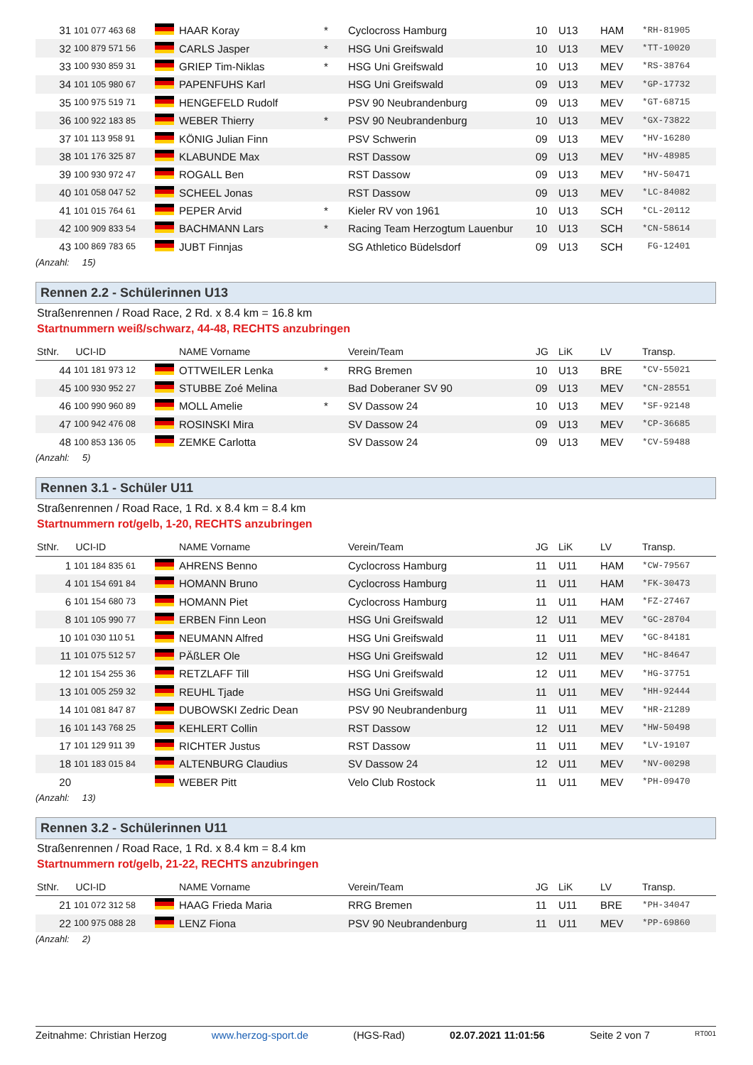| 31 | 101 077 463 68 | | HAAR Koray | * | Cyclocross Hamburg | 10 | U13 | HAM | *RH-81905 |
| 32 | 100 879 571 56 | | CARLS Jasper | * | HSG Uni Greifswald | 10 | U13 | MEV | *TT-10020 |
| 33 | 100 930 859 31 | | GRIEP Tim-Niklas | * | HSG Uni Greifswald | 10 | U13 | MEV | *RS-38764 |
| 34 | 101 105 980 67 | | PAPENFUHS Karl | | HSG Uni Greifswald | 09 | U13 | MEV | *GP-17732 |
| 35 | 100 975 519 71 | | HENGEFELD Rudolf | | PSV 90 Neubrandenburg | 09 | U13 | MEV | *GT-68715 |
| 36 | 100 922 183 85 | | WEBER Thierry | * | PSV 90 Neubrandenburg | 10 | U13 | MEV | *GX-73822 |
| 37 | 101 113 958 91 | | KÖNIG Julian Finn | | PSV Schwerin | 09 | U13 | MEV | *HV-16280 |
| 38 | 101 176 325 87 | | KLABUNDE Max | | RST Dassow | 09 | U13 | MEV | *HV-48985 |
| 39 | 100 930 972 47 | | ROGALL Ben | | RST Dassow | 09 | U13 | MEV | *HV-50471 |
| 40 | 101 058 047 52 | | SCHEEL Jonas | | RST Dassow | 09 | U13 | MEV | *LC-84082 |
| 41 | 101 015 764 61 | | PEPER Arvid | * | Kieler RV von 1961 | 10 | U13 | SCH | *CL-20112 |
| 42 | 100 909 833 54 | | BACHMANN Lars | * | Racing Team Herzogtum Lauenbur | 10 | U13 | SCH | *CN-58614 |
| 43 | 100 869 783 65 | | JUBT Finnjas | | SG Athletico Büdelsdorf | 09 | U13 | SCH | FG-12401 |
(Anzahl: 15)
Rennen 2.2 - Schülerinnen U13
Straßenrennen / Road Race, 2 Rd. x 8.4 km = 16.8 km
Startnummern weiß/schwarz, 44-48, RECHTS anzubringen
| StNr. UCI-ID | | | NAME Vorname | | Verein/Team | JG | LiK | LV | Transp. |
| --- | --- | --- | --- | --- | --- | --- | --- | --- | --- |
| 44 | 101 181 973 12 | | OTTWEILER Lenka | * | RRG Bremen | 10 | U13 | BRE | *CV-55021 |
| 45 | 100 930 952 27 | | STUBBE Zoé Melina | | Bad Doberaner SV 90 | 09 | U13 | MEV | *CN-28551 |
| 46 | 100 990 960 89 | | MOLL Amelie | * | SV Dassow 24 | 10 | U13 | MEV | *SF-92148 |
| 47 | 100 942 476 08 | | ROSINSKI Mira | | SV Dassow 24 | 09 | U13 | MEV | *CP-36685 |
| 48 | 100 853 136 05 | | ZEMKE Carlotta | | SV Dassow 24 | 09 | U13 | MEV | *CV-59488 |
(Anzahl: 5)
Rennen 3.1 - Schüler U11
Straßenrennen / Road Race, 1 Rd. x 8.4 km = 8.4 km
Startnummern rot/gelb, 1-20, RECHTS anzubringen
| StNr. UCI-ID | | | NAME Vorname | | Verein/Team | JG | LiK | LV | Transp. |
| --- | --- | --- | --- | --- | --- | --- | --- | --- | --- |
| 1 | 101 184 835 61 | | AHRENS Benno | | Cyclocross Hamburg | 11 | U11 | HAM | *CW-79567 |
| 4 | 101 154 691 84 | | HOMANN Bruno | | Cyclocross Hamburg | 11 | U11 | HAM | *FK-30473 |
| 6 | 101 154 680 73 | | HOMANN Piet | | Cyclocross Hamburg | 11 | U11 | HAM | *FZ-27467 |
| 8 | 101 105 990 77 | | ERBEN Finn Leon | | HSG Uni Greifswald | 12 | U11 | MEV | *GC-28704 |
| 10 | 101 030 110 51 | | NEUMANN Alfred | | HSG Uni Greifswald | 11 | U11 | MEV | *GC-84181 |
| 11 | 101 075 512 57 | | PÄßLER Ole | | HSG Uni Greifswald | 12 | U11 | MEV | *HC-84647 |
| 12 | 101 154 255 36 | | RETZLAFF Till | | HSG Uni Greifswald | 12 | U11 | MEV | *HG-37751 |
| 13 | 101 005 259 32 | | REUHL Tjade | | HSG Uni Greifswald | 11 | U11 | MEV | *HH-92444 |
| 14 | 101 081 847 87 | | DUBOWSKI Zedric Dean | | PSV 90 Neubrandenburg | 11 | U11 | MEV | *HR-21289 |
| 16 | 101 143 768 25 | | KEHLERT Collin | | RST Dassow | 12 | U11 | MEV | *HW-50498 |
| 17 | 101 129 911 39 | | RICHTER Justus | | RST Dassow | 11 | U11 | MEV | *LV-19107 |
| 18 | 101 183 015 84 | | ALTENBURG Claudius | | SV Dassow 24 | 12 | U11 | MEV | *NV-00298 |
| 20 | | | WEBER Pitt | | Velo Club Rostock | 11 | U11 | MEV | *PH-09470 |
(Anzahl: 13)
Rennen 3.2 - Schülerinnen U11
Straßenrennen / Road Race, 1 Rd. x 8.4 km = 8.4 km
Startnummern rot/gelb, 21-22, RECHTS anzubringen
| StNr. UCI-ID | | | NAME Vorname | | Verein/Team | JG | LiK | LV | Transp. |
| --- | --- | --- | --- | --- | --- | --- | --- | --- | --- |
| 21 | 101 072 312 58 | | HAAG Frieda Maria | | RRG Bremen | 11 | U11 | BRE | *PH-34047 |
| 22 | 100 975 088 28 | | LENZ Fiona | | PSV 90 Neubrandenburg | 11 | U11 | MEV | *PP-69860 |
(Anzahl: 2)
Zeitnahme: Christian Herzog www.herzog-sport.de (HGS-Rad) 02.07.2021 11:01:56 Seite 2 von 7 RT001